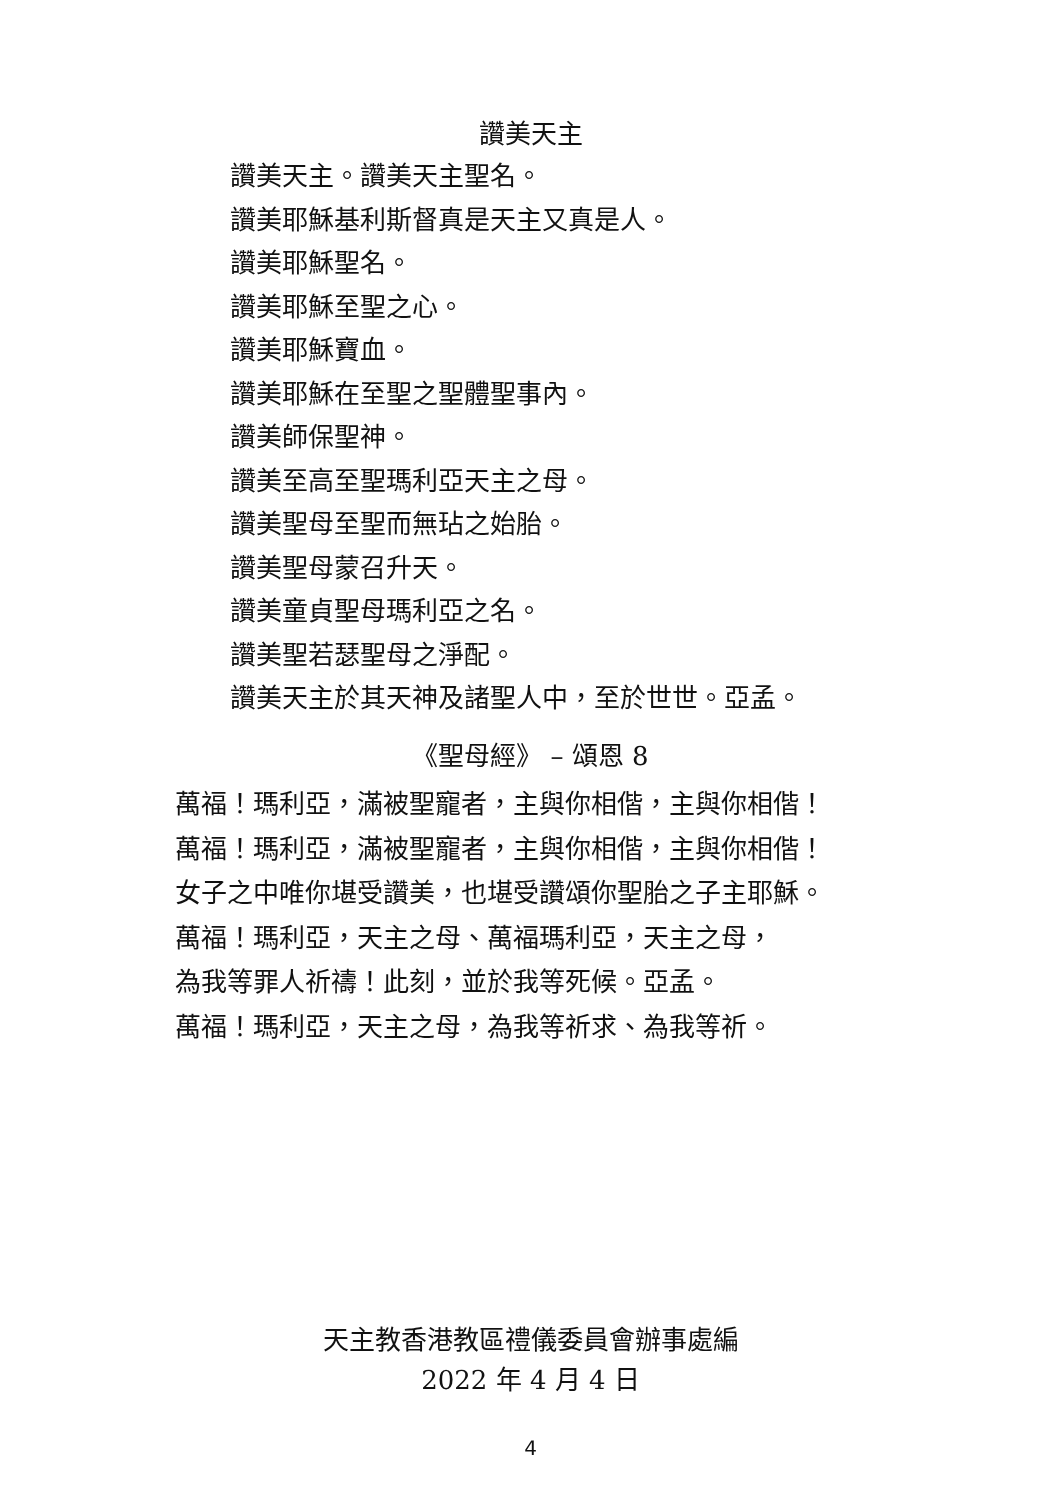讚美天主
讚美天主。讚美天主聖名。
讚美耶穌基利斯督真是天主又真是人。
讚美耶穌聖名。
讚美耶穌至聖之心。
讚美耶穌寶血。
讚美耶穌在至聖之聖體聖事內。
讚美師保聖神。
讚美至高至聖瑪利亞天主之母。
讚美聖母至聖而無玷之始胎。
讚美聖母蒙召升天。
讚美童貞聖母瑪利亞之名。
讚美聖若瑟聖母之淨配。
讚美天主於其天神及諸聖人中，至於世世。亞孟。
《聖母經》 – 頌恩 8
萬福！瑪利亞，滿被聖寵者，主與你相偕，主與你相偕！
萬福！瑪利亞，滿被聖寵者，主與你相偕，主與你相偕！
女子之中唯你堪受讚美，也堪受讚頌你聖胎之子主耶穌。
萬福！瑪利亞，天主之母、萬福瑪利亞，天主之母，
為我等罪人祈禱！此刻，並於我等死候。亞孟。
萬福！瑪利亞，天主之母，為我等祈求、為我等祈。
天主教香港教區禮儀委員會辦事處編
2022 年 4 月 4 日
4